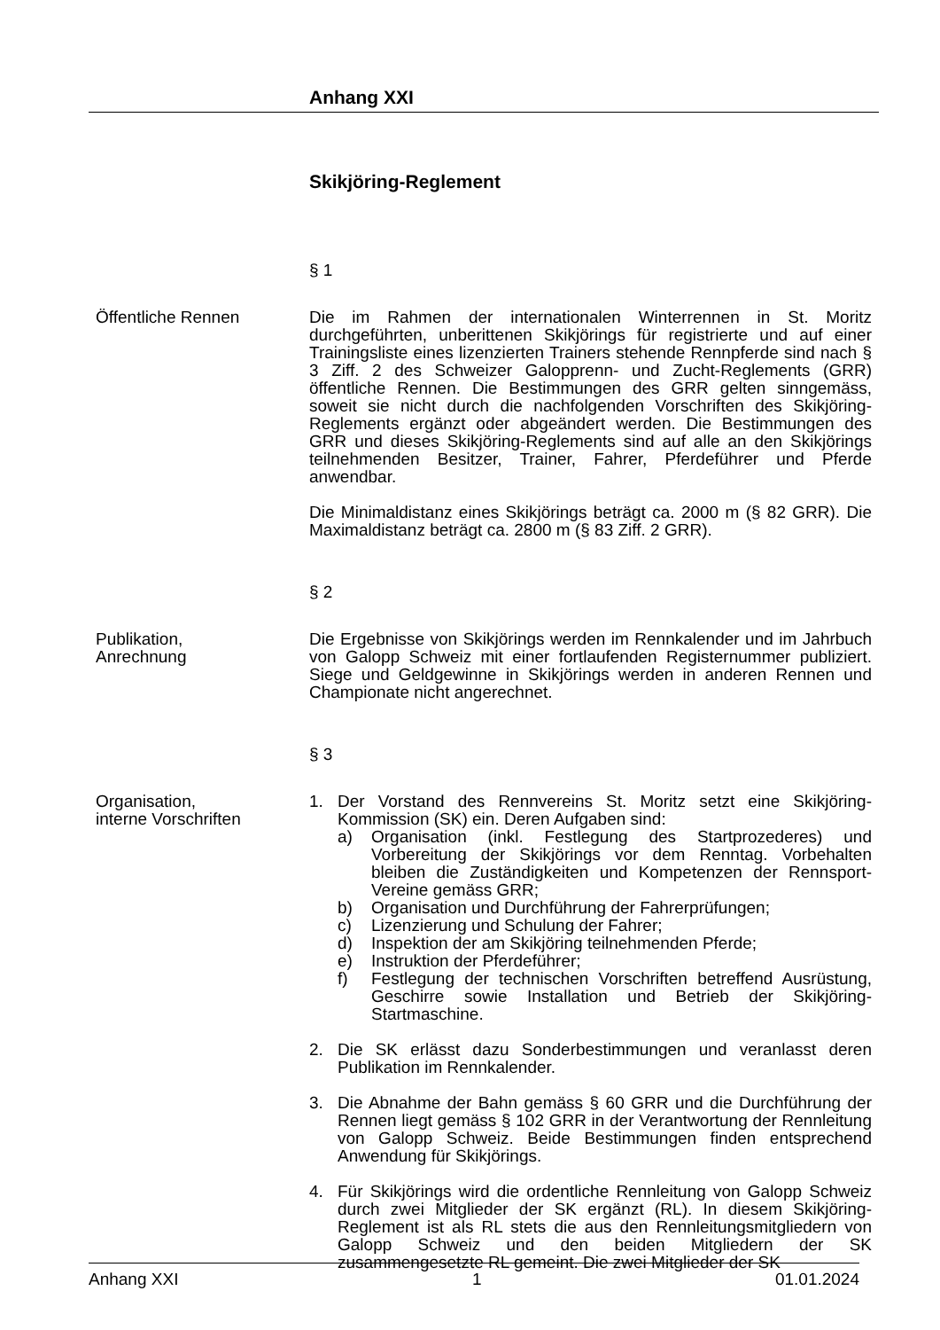Anhang XXI
Skikjöring-Reglement
§ 1
Öffentliche Rennen Die im Rahmen der internationalen Winterrennen in St. Moritz durchgeführten, unberittenen Skikjörings für registrierte und auf einer Trainingsliste eines lizenzierten Trainers stehende Rennpferde sind nach § 3 Ziff. 2 des Schweizer Galopprenn- und Zucht-Reglements (GRR) öffentliche Rennen. Die Bestimmungen des GRR gelten sinngemäss, soweit sie nicht durch die nachfolgenden Vorschriften des Skikjöring-Reglements ergänzt oder abgeändert werden. Die Bestimmungen des GRR und dieses Skikjöring-Reglements sind auf alle an den Skikjörings teilnehmenden Besitzer, Trainer, Fahrer, Pferdeführer und Pferde anwendbar.
Die Minimaldistanz eines Skikjörings beträgt ca. 2000 m (§ 82 GRR). Die Maximaldistanz beträgt ca. 2800 m (§ 83 Ziff. 2 GRR).
§ 2
Publikation,
Anrechnung
Die Ergebnisse von Skikjörings werden im Rennkalender und im Jahrbuch von Galopp Schweiz mit einer fortlaufenden Registernummer publiziert. Siege und Geldgewinne in Skikjörings werden in anderen Rennen und Championate nicht angerechnet.
§ 3
Organisation,
interne Vorschriften
1. Der Vorstand des Rennvereins St. Moritz setzt eine Skikjöring-Kommission (SK) ein. Deren Aufgaben sind:
a) Organisation (inkl. Festlegung des Startprozederes) und Vorbereitung der Skikjörings vor dem Renntag. Vorbehalten bleiben die Zuständigkeiten und Kompetenzen der Rennsport-Vereine gemäss GRR;
b) Organisation und Durchführung der Fahrerprüfungen;
c) Lizenzierung und Schulung der Fahrer;
d) Inspektion der am Skikjöring teilnehmenden Pferde;
e) Instruktion der Pferdeführer;
f) Festlegung der technischen Vorschriften betreffend Ausrüstung, Geschirre sowie Installation und Betrieb der Skikjöring-Startmaschine.
2. Die SK erlässt dazu Sonderbestimmungen und veranlasst deren Publikation im Rennkalender.
3. Die Abnahme der Bahn gemäss § 60 GRR und die Durchführung der Rennen liegt gemäss § 102 GRR in der Verantwortung der Rennleitung von Galopp Schweiz. Beide Bestimmungen finden entsprechend Anwendung für Skikjörings.
4. Für Skikjörings wird die ordentliche Rennleitung von Galopp Schweiz durch zwei Mitglieder der SK ergänzt (RL). In diesem Skikjöring-Reglement ist als RL stets die aus den Rennleitungsmitgliedern von Galopp Schweiz und den beiden Mitgliedern der SK zusammengesetzte RL gemeint. Die zwei Mitglieder der SK
Anhang XXI 1 01.01.2024